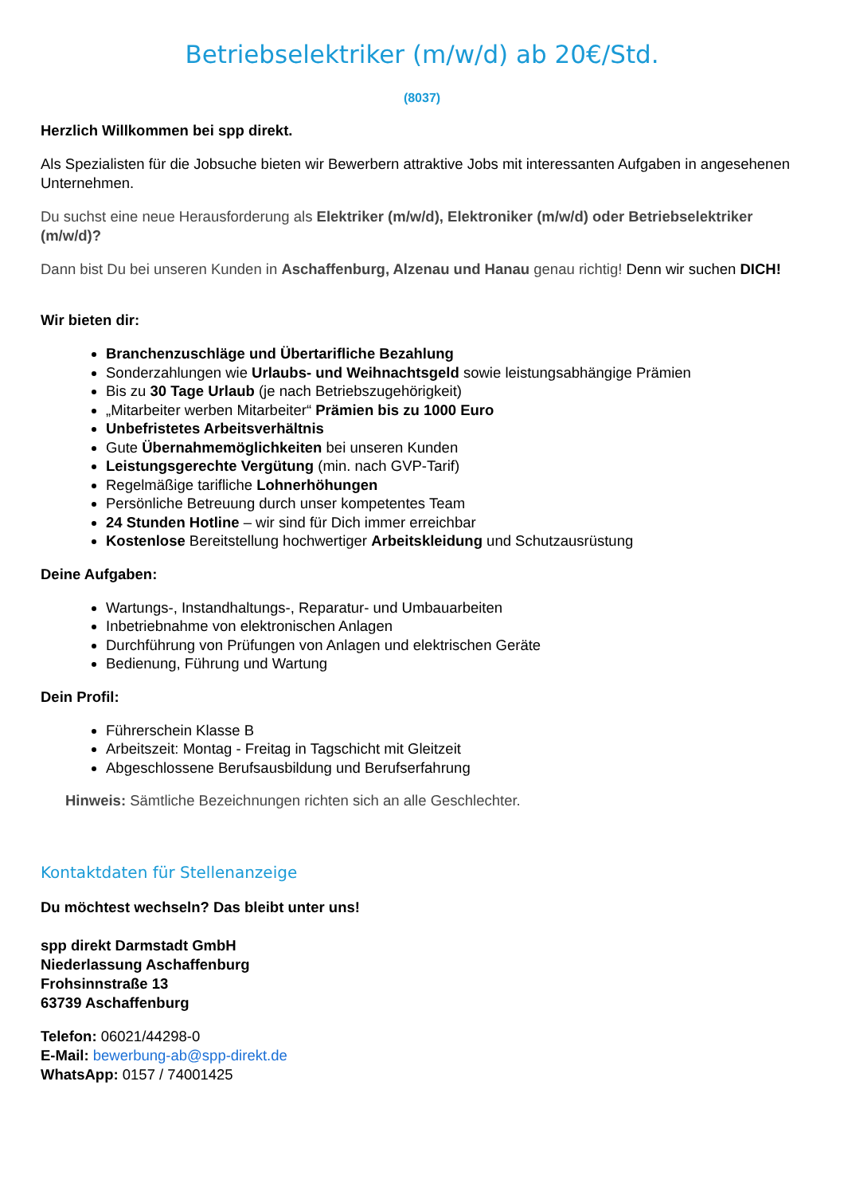Betriebselektriker (m/w/d) ab 20€/Std.
(8037)
Herzlich Willkommen bei spp direkt.
Als Spezialisten für die Jobsuche bieten wir Bewerbern attraktive Jobs mit interessanten Aufgaben in angesehenen Unternehmen.
Du suchst eine neue Herausforderung als Elektriker (m/w/d), Elektroniker (m/w/d) oder Betriebselektriker (m/w/d)?
Dann bist Du bei unseren Kunden in Aschaffenburg, Alzenau und Hanau genau richtig! Denn wir suchen DICH!
Wir bieten dir:
Branchenzuschläge und Übertarifliche Bezahlung
Sonderzahlungen wie Urlaubs- und Weihnachtsgeld sowie leistungsabhängige Prämien
Bis zu 30 Tage Urlaub (je nach Betriebszugehörigkeit)
„Mitarbeiter werben Mitarbeiter“ Prämien bis zu 1000 Euro
Unbefristetes Arbeitsverhältnis
Gute Übernahmemöglichkeiten bei unseren Kunden
Leistungsgerechte Vergütung (min. nach GVP-Tarif)
Regelmäßige tarifliche Lohnerhöhungen
Persönliche Betreuung durch unser kompetentes Team
24 Stunden Hotline – wir sind für Dich immer erreichbar
Kostenlose Bereitstellung hochwertiger Arbeitskleidung und Schutzausrüstung
Deine Aufgaben:
Wartungs-, Instandhaltungs-, Reparatur- und Umbauarbeiten
Inbetriebnahme von elektronischen Anlagen
Durchführung von Prüfungen von Anlagen und elektrischen Geräte
Bedienung, Führung und Wartung
Dein Profil:
Führerschein Klasse B
Arbeitszeit: Montag - Freitag in Tagschicht mit Gleitzeit
Abgeschlossene Berufsausbildung und Berufserfahrung
Hinweis: Sämtliche Bezeichnungen richten sich an alle Geschlechter.
Kontaktdaten für Stellenanzeige
Du möchtest wechseln? Das bleibt unter uns!
spp direkt Darmstadt GmbH
Niederlassung Aschaffenburg
Frohsinnstraße 13
63739 Aschaffenburg
Telefon: 06021/44298-0
E-Mail: bewerbung-ab@spp-direkt.de
WhatsApp: 0157 / 74001425